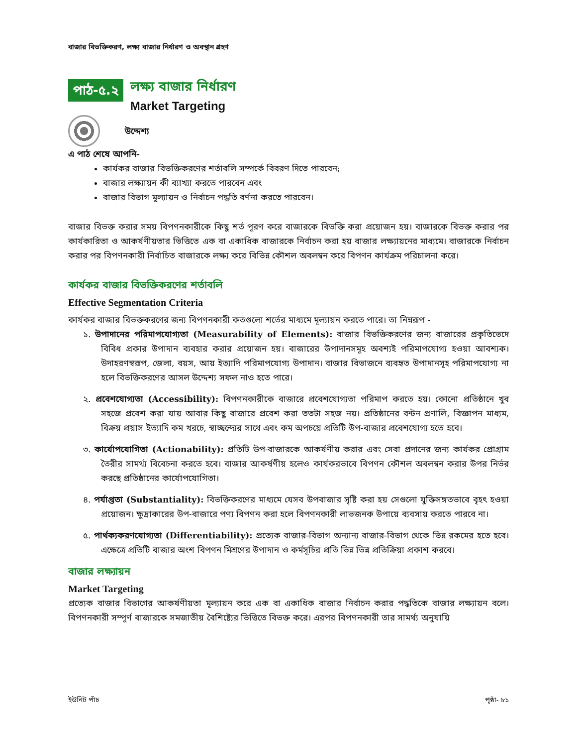বাজার বিভক্তিকরণ, লক্ষ্য বাজার নির্ধারণ ও অবস্থান গ্রহণ
পাঠ-৫.২
লক্ষ্য বাজার নির্ধারণ
Market Targeting
উদ্দেশ্য
এ পাঠ শেষে আপনি-
কার্যকর বাজার বিভক্তিকরণের শর্তাবলি সম্পর্কে বিবরণ দিতে পারবেন;
বাজার লক্ষ্যায়ন কী ব্যাখ্যা করতে পারবেন এবং
বাজার বিভাগ মূল্যায়ন ও নির্বাচন পদ্ধতি বর্ণনা করতে পারবেন।
বাজার বিভক্ত করার সময় বিপণনকারীকে কিছু শর্ত পূরণ করে বাজারকে বিভক্তি করা প্রয়োজন হয়। বাজারকে বিভক্ত করার পর কার্যকারিতা ও আকর্ষণীয়তার ভিত্তিতে এক বা একাধিক বাজারকে নির্বাচন করা হয় বাজার লক্ষ্যায়নের মাধ্যমে। বাজারকে নির্বাচন করার পর বিপণনকারী নির্বাচিত বাজারকে লক্ষ্য করে বিভিন্ন কৌশল অবলম্বন করে বিপণন কার্যক্রম পরিচালনা করে।
কার্যকর বাজার বিভক্তিকরণের শর্তাবলি
Effective Segmentation Criteria
কার্যকর বাজার বিভক্তকরণের জন্য বিপণনকারী কতগুলো শর্তের মাধ্যমে মূল্যায়ন করতে পারে। তা নিম্নরূপ -
১. উপাদানের পরিমাপযোগ্যতা (Measurability of Elements): বাজার বিভক্তিকরণের জন্য বাজারের প্রকৃতিভেদে বিবিধ প্রকার উপাদান ব্যবহার করার প্রয়োজন হয়। বাজারের উপাদানসমূহ অবশ্যই পরিমাপযোগ্য হওয়া আবশ্যক। উদাহরণস্বরূপ, জেলা, বয়স, আয় ইত্যাদি পরিমাপযোগ্য উপাদান। বাজার বিভাজনে ব্যবহৃত উপাদানসূহ পরিমাপযোগ্য না হলে বিভক্তিকরণের আসল উদ্দেশ্য সফল নাও হতে পারে।
২. প্রবেশযোগ্যতা (Accessibility): বিপণনকারীকে বাজারে প্রবেশযোগ্যতা পরিমাপ করতে হয়। কোনো প্রতিষ্ঠানে খুব সহজে প্রবেশ করা যায় আবার কিছু বাজারে প্রবেশ করা ততটা সহজ নয়। প্রতিষ্ঠানের বন্টন প্রণালি, বিজ্ঞাপন মাধ্যম, বিক্রয় প্রয়াস ইত্যাদি কম খরচে, স্বাচ্ছন্দ্যের সাথে এবং কম অপচয়ে প্রতিটি উপ-বাজার প্রবেশযোগ্য হতে হবে।
৩. কার্যোপযোগিতা (Actionability): প্রতিটি উপ-বাজারকে আকর্ষণীয় করার এবং সেবা প্রদানের জন্য কার্যকর প্রোগ্রাম তৈরীর সামর্থ্য বিবেচনা করতে হবে। বাজার আকর্ষণীয় হলেও কার্যকরভাবে বিপণন কৌশল অবলম্বন করার উপর নির্ভর করছে প্রতিষ্ঠানের কার্যোপযোগিতা।
৪. পর্যাপ্ততা (Substantiality): বিভক্তিকরণের মাধ্যমে যেসব উপবাজার সৃষ্টি করা হয় সেগুলো যুক্তিসঙ্গতভাবে বৃহৎ হওয়া প্রয়োজন। ক্ষুদ্রাকারের উপ-বাজারে পণ্য বিপণন করা হলে বিপণনকারী লাভজনক উপায়ে ব্যবসায় করতে পারবে না।
৫. পার্থক্যকরণযোগ্যতা (Differentiability): প্রত্যেক বাজার-বিভাগ অন্যান্য বাজার-বিভাগ থেকে ভিন্ন রকমের হতে হবে। এক্ষেত্রে প্রতিটি বাজার অংশ বিপণন মিশ্রণের উপাদান ও কর্মসূচির প্রতি ভিন্ন ভিন্ন প্রতিক্রিয়া প্রকাশ করবে।
বাজার লক্ষ্যায়ন
Market Targeting
প্রত্যেক বাজার বিভাগের আকর্ষণীয়তা মূল্যায়ন করে এক বা একাধিক বাজার নির্বাচন করার পদ্ধতিকে বাজার লক্ষ্যায়ন বলে। বিপণনকারী সম্পূর্ণ বাজারকে সমজাতীয় বৈশিষ্ট্যের ভিত্তিতে বিভক্ত করে। এরপর বিপণনকারী তার সামর্থ্য অনুযায়ি
ইউনিট পাঁচ পৃষ্ঠা- ৮১